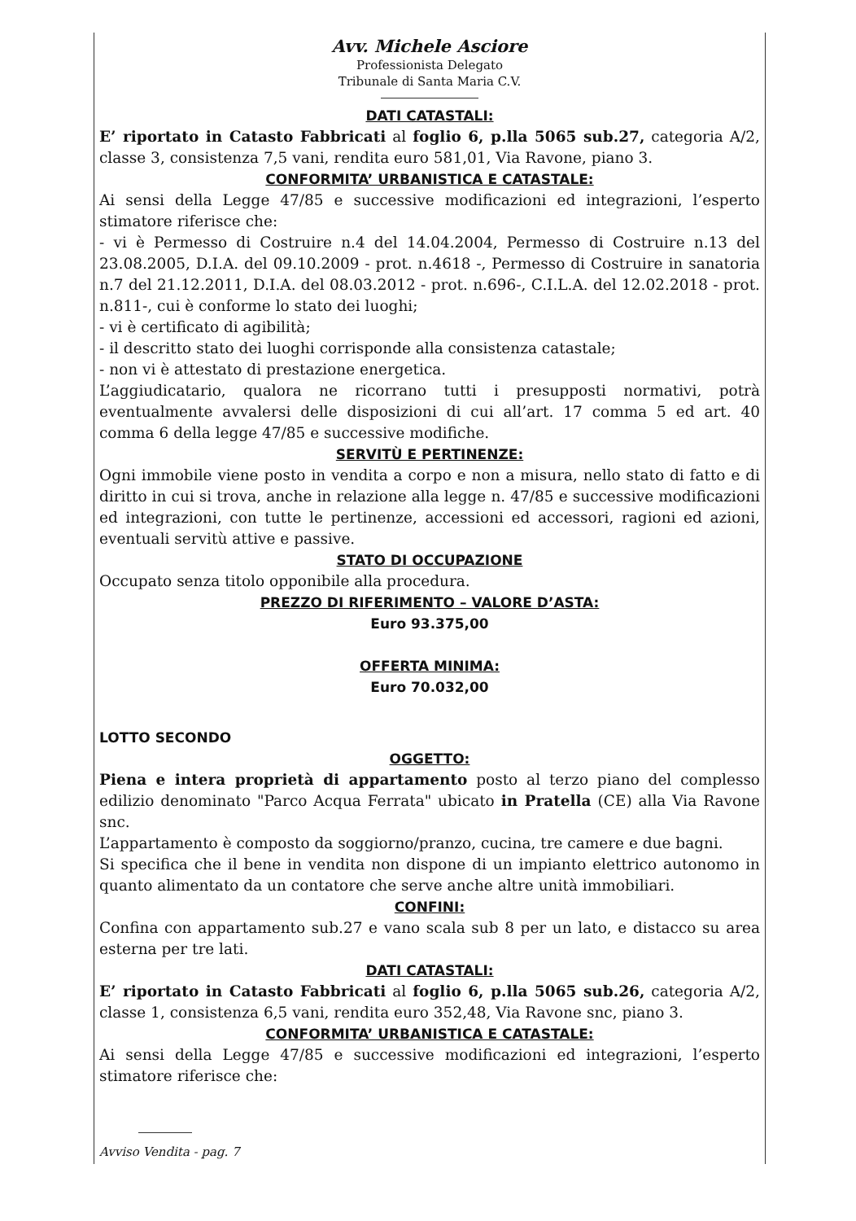Avv. Michele Asciore
Professionista Delegato
Tribunale di Santa Maria C.V.
DATI CATASTALI:
E’ riportato in Catasto Fabbricati al foglio 6, p.lla 5065 sub.27, categoria A/2, classe 3, consistenza 7,5 vani, rendita euro 581,01, Via Ravone, piano 3.
CONFORMITA’ URBANISTICA E CATASTALE:
Ai sensi della Legge 47/85 e successive modificazioni ed integrazioni, l’esperto stimatore riferisce che:
- vi è Permesso di Costruire n.4 del 14.04.2004, Permesso di Costruire n.13 del 23.08.2005, D.I.A. del 09.10.2009 - prot. n.4618 -, Permesso di Costruire in sanatoria n.7 del 21.12.2011, D.I.A. del 08.03.2012 - prot. n.696-, C.I.L.A. del 12.02.2018 - prot. n.811-, cui è conforme lo stato dei luoghi;
- vi è certificato di agibilità;
- il descritto stato dei luoghi corrisponde alla consistenza catastale;
- non vi è attestato di prestazione energetica.
L’aggiudicatario, qualora ne ricorrano tutti i presupposti normativi, potrà eventualmente avvalersi delle disposizioni di cui all’art. 17 comma 5 ed art. 40 comma 6 della legge 47/85 e successive modifiche.
SERVITÙ E PERTINENZE:
Ogni immobile viene posto in vendita a corpo e non a misura, nello stato di fatto e di diritto in cui si trova, anche in relazione alla legge n. 47/85 e successive modificazioni ed integrazioni, con tutte le pertinenze, accessioni ed accessori, ragioni ed azioni, eventuali servitù attive e passive.
STATO DI OCCUPAZIONE
Occupato senza titolo opponibile alla procedura.
PREZZO DI RIFERIMENTO – VALORE D’ASTA:
Euro 93.375,00
OFFERTA MINIMA:
Euro 70.032,00
LOTTO SECONDO
OGGETTO:
Piena e intera proprietà di appartamento posto al terzo piano del complesso edilizio denominato "Parco Acqua Ferrata" ubicato in Pratella (CE) alla Via Ravone snc.
L’appartamento è composto da soggiorno/pranzo, cucina, tre camere e due bagni.
Si specifica che il bene in vendita non dispone di un impianto elettrico autonomo in quanto alimentato da un contatore che serve anche altre unità immobiliari.
CONFINI:
Confina con appartamento sub.27 e vano scala sub 8 per un lato, e distacco su area esterna per tre lati.
DATI CATASTALI:
E’ riportato in Catasto Fabbricati al foglio 6, p.lla 5065 sub.26, categoria A/2, classe 1, consistenza 6,5 vani, rendita euro 352,48, Via Ravone snc, piano 3.
CONFORMITA’ URBANISTICA E CATASTALE:
Ai sensi della Legge 47/85 e successive modificazioni ed integrazioni, l’esperto stimatore riferisce che:
Avviso Vendita - pag. 7